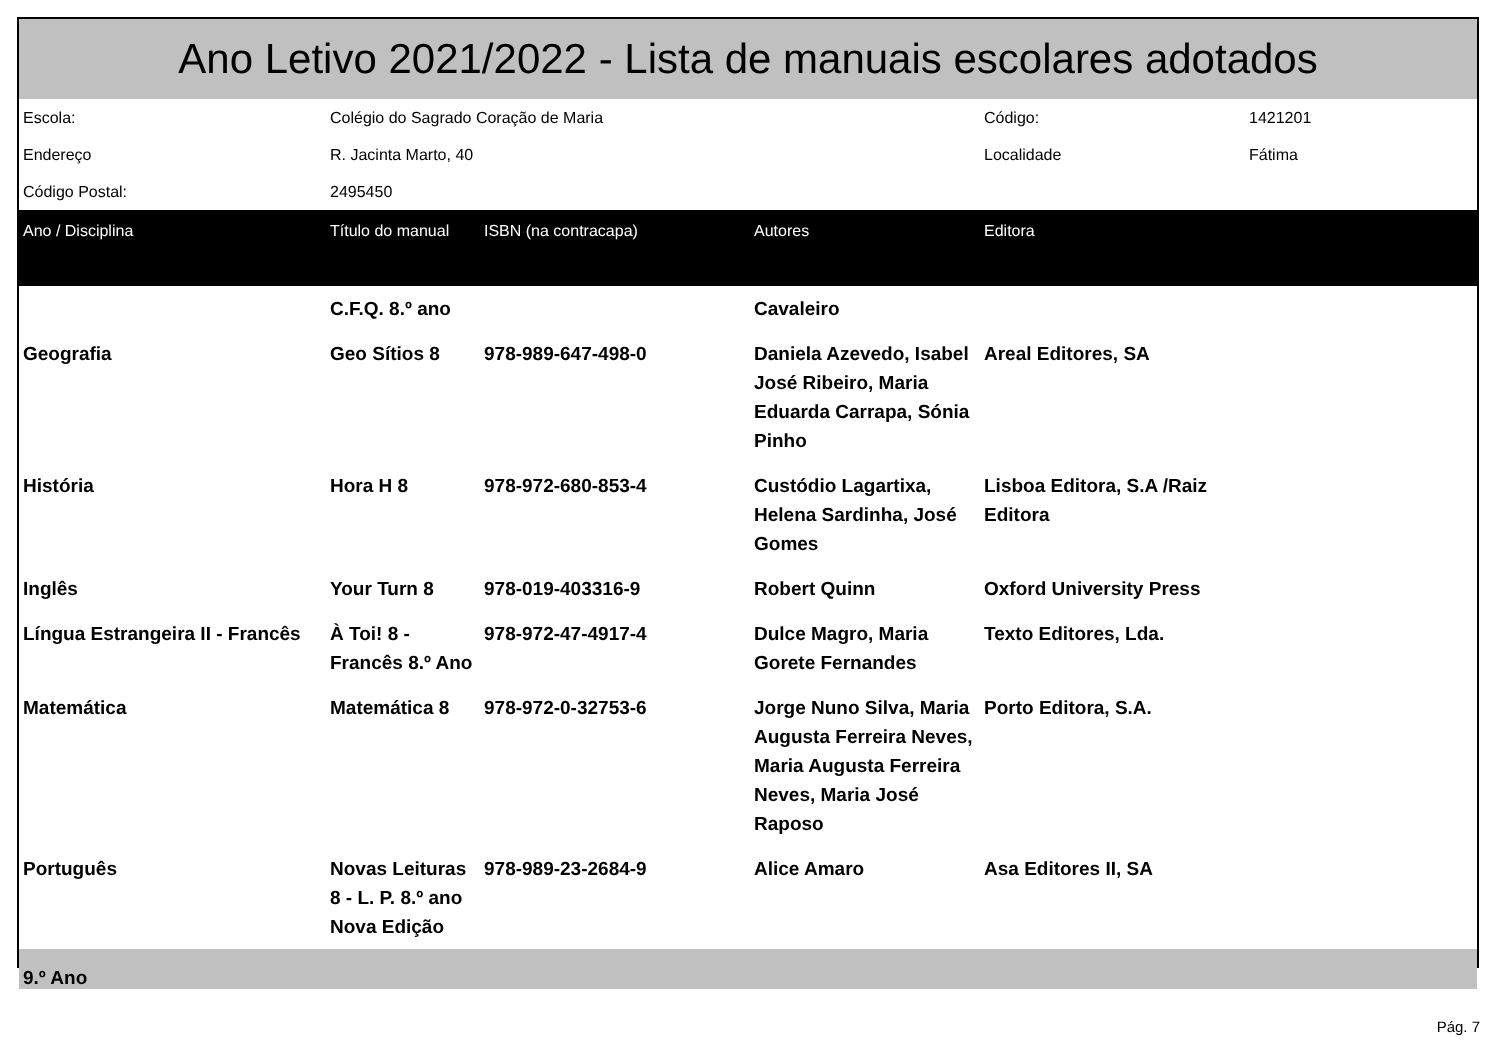| Ano Letivo 2021/2022 - Lista de manuais escolares adotados | | | | | |
| Escola: | Colégio do Sagrado Coração de Maria | | | Código: | 1421201 |
| Endereço | R. Jacinta Marto, 40 | | | Localidade | Fátima |
| Código Postal: | 2495450 | | | | |
| Ano / Disciplina | Título do manual | ISBN (na contracapa) | Autores | Editora | |
| | C.F.Q. 8.º ano | | Cavaleiro | | |
| Geografia | Geo Sítios 8 | 978-989-647-498-0 | Daniela Azevedo, Isabel José Ribeiro, Maria Eduarda Carrapa, Sónia Pinho | Areal Editores, SA | |
| História | Hora H 8 | 978-972-680-853-4 | Custódio Lagartixa, Helena Sardinha, José Gomes | Lisboa Editora, S.A /Raiz Editora | |
| Inglês | Your Turn 8 | 978-019-403316-9 | Robert Quinn | Oxford University Press | |
| Língua Estrangeira II - Francês | À Toi! 8 - Francês 8.º Ano | 978-972-47-4917-4 | Dulce Magro, Maria Gorete Fernandes | Texto Editores, Lda. | |
| Matemática | Matemática 8 | 978-972-0-32753-6 | Jorge Nuno Silva, Maria Augusta Ferreira Neves, Maria Augusta Ferreira Neves, Maria José Raposo | Porto Editora, S.A. | |
| Português | Novas Leituras 8 - L. P. 8.º ano Nova Edição | 978-989-23-2684-9 | Alice Amaro | Asa Editores II, SA | |
| 9.º Ano | | | | | |
Pág. 7